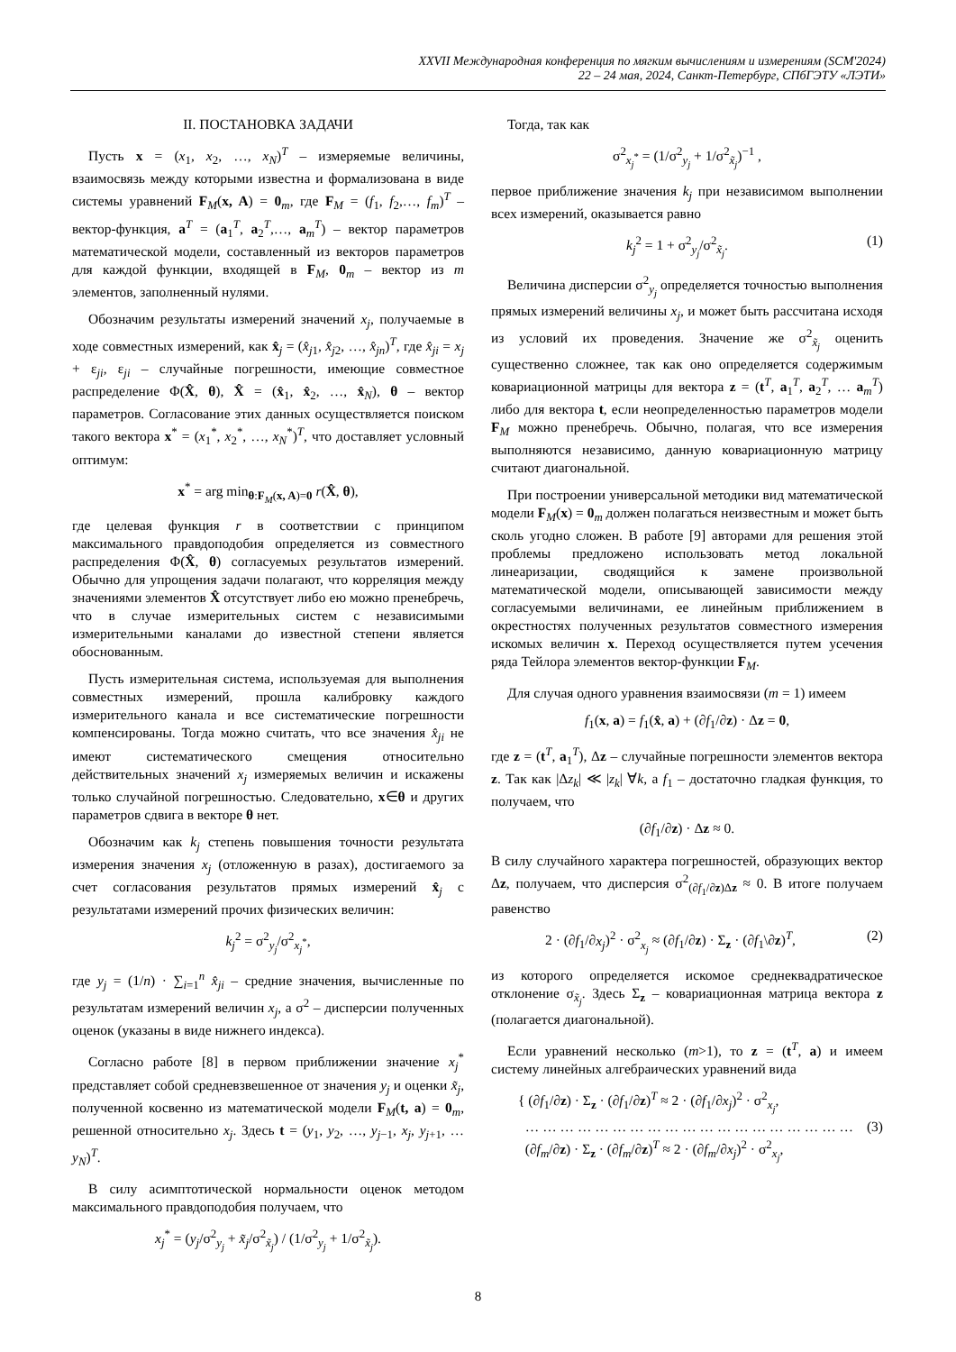XXVII Международная конференция по мягким вычислениям и измерениям (SCM'2024)
22 – 24 мая, 2024, Санкт-Петербург, СПбГЭТУ «ЛЭТИ»
II. ПОСТАНОВКА ЗАДАЧИ
Пусть x = (x<sub>1</sub>, x<sub>2</sub>, …, x<sub>N</sub>)<sup>T</sup> – измеряемые величины, взаимосвязь между которыми известна и формализована в виде системы уравнений F<sub>M</sub>(x, A) = 0<sub>m</sub>, где F<sub>M</sub> = (f<sub>1</sub>, f<sub>2</sub>,…, f<sub>m</sub>)<sup>T</sup> – вектор-функция, a<sup>T</sup> = (a<sub>1</sub><sup>T</sup>, a<sub>2</sub><sup>T</sup>,…, a<sub>m</sub><sup>T</sup>) – вектор параметров математической модели, составленный из векторов параметров для каждой функции, входящей в F<sub>M</sub>, 0<sub>m</sub> – вектор из m элементов, заполненный нулями.
Обозначим результаты измерений значений x<sub>j</sub>, получаемые в ходе совместных измерений, как x̂<sub>j</sub> = (x̂<sub>j1</sub>, x̂<sub>j2</sub>, …, x̂<sub>jn</sub>)<sup>T</sup>, где x̂<sub>ji</sub> = x<sub>j</sub> + ε<sub>ji</sub>, ε<sub>ji</sub> – случайные погрешности, имеющие совместное распределение Φ(X̂, θ), X̂ = (x̂<sub>1</sub>, x̂<sub>2</sub>, …, x̂<sub>N</sub>), θ – вектор параметров. Согласование этих данных осуществляется поиском такого вектора x<sup>*</sup> = (x<sub>1</sub><sup>*</sup>, x<sub>2</sub><sup>*</sup>, …, x<sub>N</sub><sup>*</sup>)<sup>T</sup>, что доставляет условный оптимум:
x<sup>*</sup> = arg min<sub>θ:F<sub>M</sub>(x, A)=0</sub> r(X̂, θ),
где целевая функция r в соответствии с принципом максимального правдоподобия определяется из совместного распределения Φ(X̂, θ) согласуемых результатов измерений. Обычно для упрощения задачи полагают, что корреляция между значениями элементов X̂ отсутствует либо ею можно пренебречь, что в случае измерительных систем с независимыми измерительными каналами до известной степени является обоснованным.
Пусть измерительная система, используемая для выполнения совместных измерений, прошла калибровку каждого измерительного канала и все систематические погрешности компенсированы. Тогда можно считать, что все значения x̂<sub>ji</sub> не имеют систематического смещения относительно действительных значений x<sub>j</sub> измеряемых величин и искажены только случайной погрешностью. Следовательно, x∈θ и других параметров сдвига в векторе θ нет.
Обозначим как k<sub>j</sub> степень повышения точности результата измерения значения x<sub>j</sub> (отложенную в разах), достигаемого за счет согласования результатов прямых измерений x̂<sub>j</sub> с результатами измерений прочих физических величин:
k<sub>j</sub><sup>2</sup> = σ<sup>2</sup><sub>y<sub>j</sub></sub>/σ<sup>2</sup><sub>x<sub>j</sub><sup>*</sup></sub>,
где y<sub>j</sub> = (1/n) · ∑<sub>i=1</sub><sup>n</sup> x̂<sub>ji</sub> – средние значения, вычисленные по результатам измерений величин x<sub>j</sub>, а σ<sup>2</sup> – дисперсии полученных оценок (указаны в виде нижнего индекса).
Согласно работе [8] в первом приближении значение x<sub>j</sub><sup>*</sup> представляет собой средневзвешенное от значения y<sub>j</sub> и оценки x̃<sub>j</sub>, полученной косвенно из математической модели F<sub>M</sub>(t, a) = 0<sub>m</sub>, решенной относительно x<sub>j</sub>. Здесь t = (y<sub>1</sub>, y<sub>2</sub>, …, y<sub>j−1</sub>, x<sub>j</sub>, y<sub>j+1</sub>, … y<sub>N</sub>)<sup>T</sup>.
В силу асимптотической нормальности оценок методом максимального правдоподобия получаем, что
x<sub>j</sub><sup>*</sup> = (y<sub>j</sub>/σ<sup>2</sup><sub>y<sub>j</sub></sub> + x̃<sub>j</sub>/σ<sup>2</sup><sub>x̃<sub>j</sub></sub>) / (1/σ<sup>2</sup><sub>y<sub>j</sub></sub> + 1/σ<sup>2</sup><sub>x̃<sub>j</sub></sub>).
Тогда, так как
σ<sup>2</sup><sub>x<sub>j</sub><sup>*</sup></sub> = (1/σ<sup>2</sup><sub>y<sub>j</sub></sub> + 1/σ<sup>2</sup><sub>x̃<sub>j</sub></sub>)<sup>−1</sup> ,
первое приближение значения k<sub>j</sub> при независимом выполнении всех измерений, оказывается равно
k<sub>j</sub><sup>2</sup> = 1 + σ<sup>2</sup><sub>y<sub>j</sub></sub>/σ<sup>2</sup><sub>x̃<sub>j</sub></sub>. (1)
Величина дисперсии σ<sup>2</sup><sub>y<sub>j</sub></sub> определяется точностью выполнения прямых измерений величины x<sub>j</sub>, и может быть рассчитана исходя из условий их проведения. Значение же σ<sup>2</sup><sub>x̃<sub>j</sub></sub> оценить существенно сложнее, так как оно определяется содержимым ковариационной матрицы для вектора z = (t<sup>T</sup>, a<sub>1</sub><sup>T</sup>, a<sub>2</sub><sup>T</sup>, … a<sub>m</sub><sup>T</sup>) либо для вектора t, если неопределенностью параметров модели F<sub>M</sub> можно пренебречь. Обычно, полагая, что все измерения выполняются независимо, данную ковариационную матрицу считают диагональной.
При построении универсальной методики вид математической модели F<sub>M</sub>(x) = 0<sub>m</sub> должен полагаться неизвестным и может быть сколь угодно сложен. В работе [9] авторами для решения этой проблемы предложено использовать метод локальной линеаризации, сводящийся к замене произвольной математической модели, описывающей зависимости между согласуемыми величинами, ее линейным приближением в окрестностях полученных результатов совместного измерения искомых величин x. Переход осуществляется путем усечения ряда Тейлора элементов вектор-функции F<sub>M</sub>.
Для случая одного уравнения взаимосвязи (m = 1) имеем
f<sub>1</sub>(x, a) = f<sub>1</sub>(x̂, a) + (∂f<sub>1</sub>/∂z) · Δz = 0,
где z = (t<sup>T</sup>, a<sub>1</sub><sup>T</sup>), Δz – случайные погрешности элементов вектора z. Так как |Δz<sub>k</sub>| ≪ |z<sub>k</sub>| ∀k, а f<sub>1</sub> – достаточно гладкая функция, то получаем, что
(∂f<sub>1</sub>/∂z) · Δz ≈ 0.
В силу случайного характера погрешностей, образующих вектор Δz, получаем, что дисперсия σ<sup>2</sup><sub>(∂f<sub>1</sub>/∂z)Δz</sub> ≈ 0. В итоге получаем равенство
2 · (∂f<sub>1</sub>/∂x<sub>j</sub>)<sup>2</sup> · σ<sup>2</sup><sub>x<sub>j</sub></sub> ≈ (∂f<sub>1</sub>/∂z) · Σ<sub>z</sub> · (∂f<sub>1</sub>\∂z)<sup>T</sup>, (2)
из которого определяется искомое среднеквадратическое отклонение σ<sub>x̃<sub>j</sub></sub>. Здесь Σ<sub>z</sub> – ковариационная матрица вектора z (полагается диагональной).
Если уравнений несколько (m>1), то z = (t<sup>T</sup>, a) и имеем систему линейных алгебраических уравнений вида
{ (∂f<sub>1</sub>/∂z) · Σ<sub>z</sub> · (∂f<sub>1</sub>/∂z)<sup>T</sup> ≈ 2 · (∂f<sub>1</sub>/∂x<sub>j</sub>)<sup>2</sup> · σ<sup>2</sup><sub>x<sub>j</sub></sub>,
… … … … … … … … … … … … … … … … … … …
(∂f<sub>m</sub>/∂z) · Σ<sub>z</sub> · (∂f<sub>m</sub>/∂z)<sup>T</sup> ≈ 2 · (∂f<sub>m</sub>/∂x<sub>j</sub>)<sup>2</sup> · σ<sup>2</sup><sub>x<sub>j</sub></sub>, (3)
8